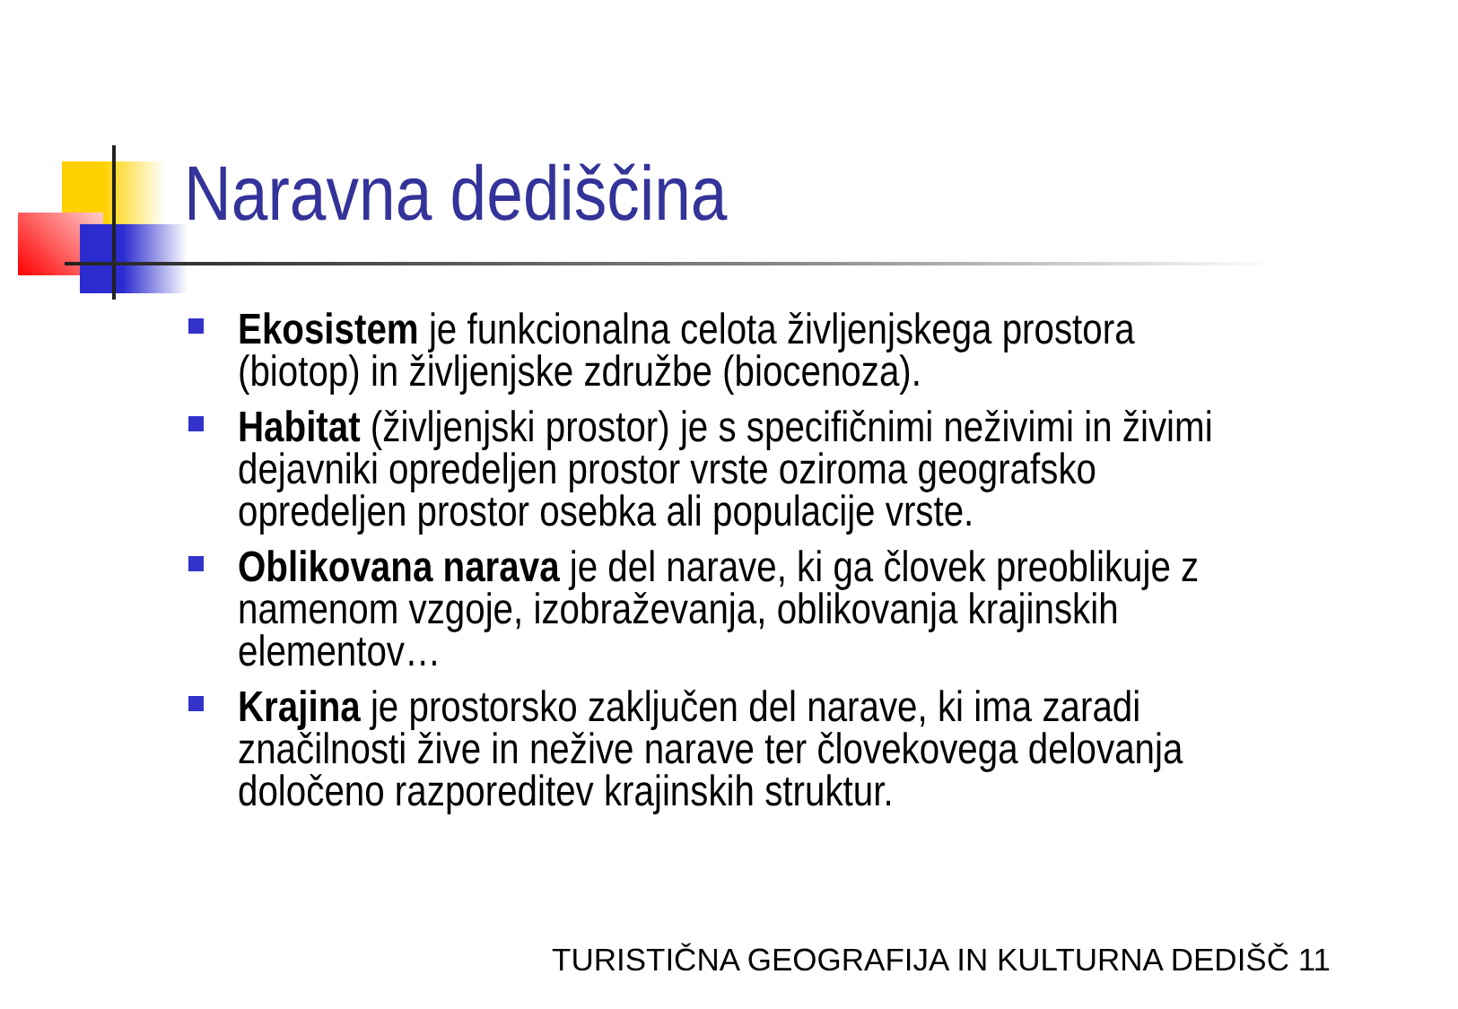Naravna dediščina
Ekosistem je funkcionalna celota življenjskega prostora (biotop) in življenjske združbe (biocenoza).
Habitat (življenjski prostor) je s specifičnimi neživimi in živimi dejavniki opredeljen prostor vrste oziroma geografsko opredeljen prostor osebka ali populacije vrste.
Oblikovana narava je del narave, ki ga človek preoblikuje z namenom vzgoje, izobraževanja, oblikovanja krajinskih elementov…
Krajina je prostorsko zaključen del narave, ki ima zaradi značilnosti žive in nežive narave ter človekovega delovanja določeno razporeditev krajinskih struktur.
TURISTIČNA GEOGRAFIJA IN KULTURNA DEDIŠČ 11